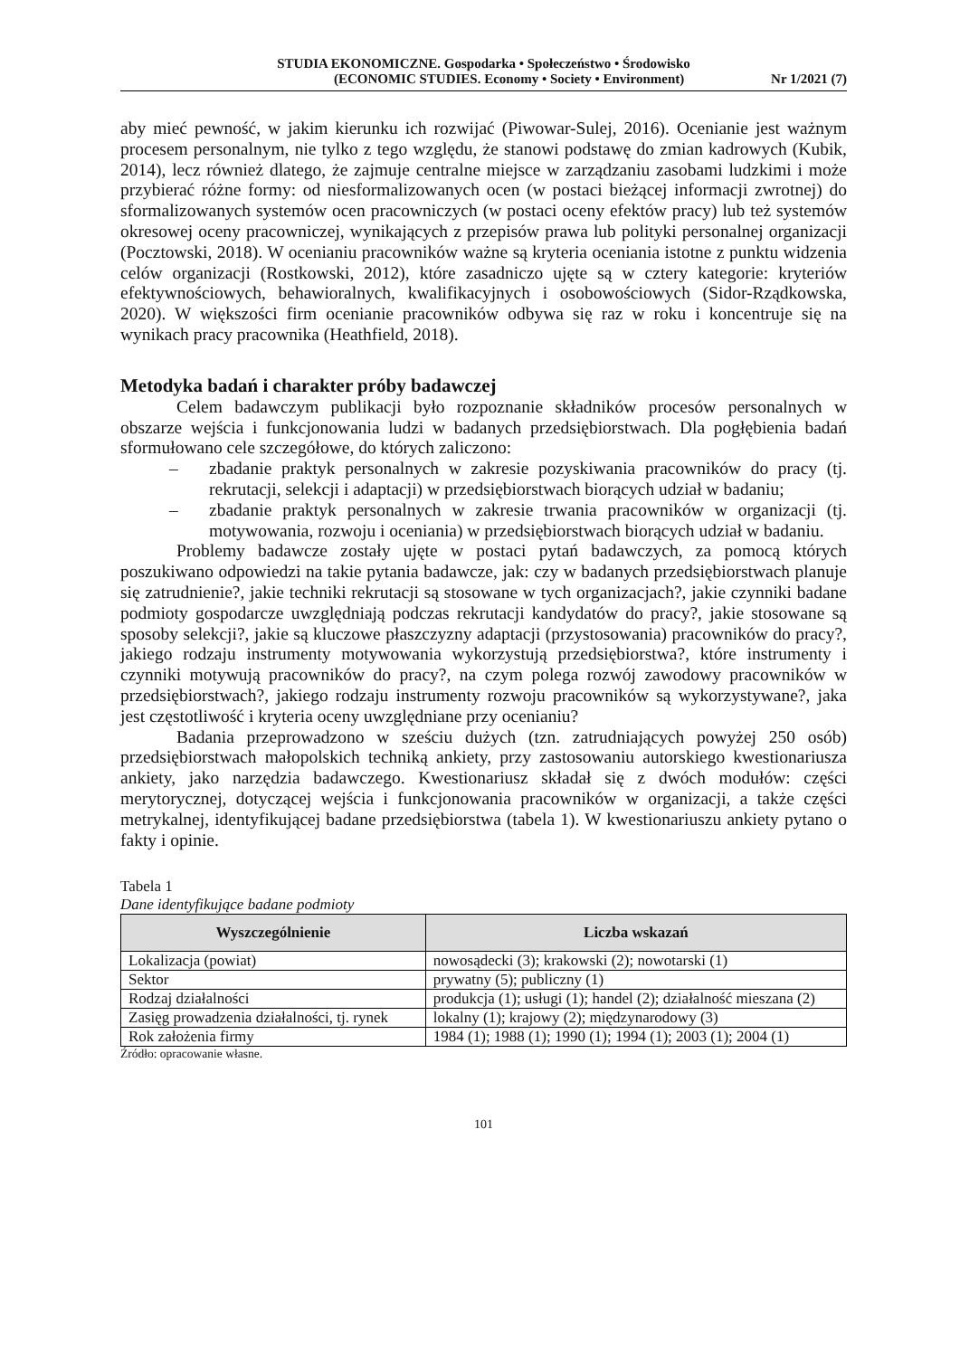STUDIA EKONOMICZNE. Gospodarka • Społeczeństwo • Środowisko
(ECONOMIC STUDIES. Economy • Society • Environment) Nr 1/2021 (7)
aby mieć pewność, w jakim kierunku ich rozwijać (Piwowar-Sulej, 2016). Ocenianie jest ważnym procesem personalnym, nie tylko z tego względu, że stanowi podstawę do zmian kadrowych (Kubik, 2014), lecz również dlatego, że zajmuje centralne miejsce w zarządzaniu zasobami ludzkimi i może przybierać różne formy: od niesformalizowanych ocen (w postaci bieżącej informacji zwrotnej) do sformalizowanych systemów ocen pracowniczych (w postaci oceny efektów pracy) lub też systemów okresowej oceny pracowniczej, wynikających z przepisów prawa lub polityki personalnej organizacji (Pocztowski, 2018). W ocenianiu pracowników ważne są kryteria oceniania istotne z punktu widzenia celów organizacji (Rostkowski, 2012), które zasadniczo ujęte są w cztery kategorie: kryteriów efektywnościowych, behawioralnych, kwalifikacyjnych i osobowościowych (Sidor-Rządkowska, 2020). W większości firm ocenianie pracowników odbywa się raz w roku i koncentruje się na wynikach pracy pracownika (Heathfield, 2018).
Metodyka badań i charakter próby badawczej
Celem badawczym publikacji było rozpoznanie składników procesów personalnych w obszarze wejścia i funkcjonowania ludzi w badanych przedsiębiorstwach. Dla pogłębienia badań sformułowano cele szczegółowe, do których zaliczono:
– zbadanie praktyk personalnych w zakresie pozyskiwania pracowników do pracy (tj. rekrutacji, selekcji i adaptacji) w przedsiębiorstwach biorących udział w badaniu;
– zbadanie praktyk personalnych w zakresie trwania pracowników w organizacji (tj. motywowania, rozwoju i oceniania) w przedsiębiorstwach biorących udział w badaniu.
Problemy badawcze zostały ujęte w postaci pytań badawczych, za pomocą których poszukiwano odpowiedzi na takie pytania badawcze, jak: czy w badanych przedsiębiorstwach planuje się zatrudnienie?, jakie techniki rekrutacji są stosowane w tych organizacjach?, jakie czynniki badane podmioty gospodarcze uwzględniają podczas rekrutacji kandydatów do pracy?, jakie stosowane są sposoby selekcji?, jakie są kluczowe płaszczyzny adaptacji (przystosowania) pracowników do pracy?, jakiego rodzaju instrumenty motywowania wykorzystują przedsiębiorstwa?, które instrumenty i czynniki motywują pracowników do pracy?, na czym polega rozwój zawodowy pracowników w przedsiębiorstwach?, jakiego rodzaju instrumenty rozwoju pracowników są wykorzystywane?, jaka jest częstotliwość i kryteria oceny uwzględniane przy ocenianiu?
Badania przeprowadzono w sześciu dużych (tzn. zatrudniających powyżej 250 osób) przedsiębiorstwach małopolskich techniką ankiety, przy zastosowaniu autorskiego kwestionariusza ankiety, jako narzędzia badawczego. Kwestionariusz składał się z dwóch modułów: części merytorycznej, dotyczącej wejścia i funkcjonowania pracowników w organizacji, a także części metrykalnej, identyfikującej badane przedsiębiorstwa (tabela 1). W kwestionariuszu ankiety pytano o fakty i opinie.
Tabela 1
Dane identyfikujące badane podmioty
| Wyszczególnienie | Liczba wskazań |
| --- | --- |
| Lokalizacja (powiat) | nowosądecki (3); krakowski (2); nowotarski (1) |
| Sektor | prywatny (5); publiczny (1) |
| Rodzaj działalności | produkcja (1); usługi (1); handel (2); działalność mieszana (2) |
| Zasięg prowadzenia działalności, tj. rynek | lokalny (1); krajowy (2); międzynarodowy (3) |
| Rok założenia firmy | 1984 (1); 1988 (1); 1990 (1); 1994 (1); 2003 (1); 2004 (1) |
Źródło: opracowanie własne.
101